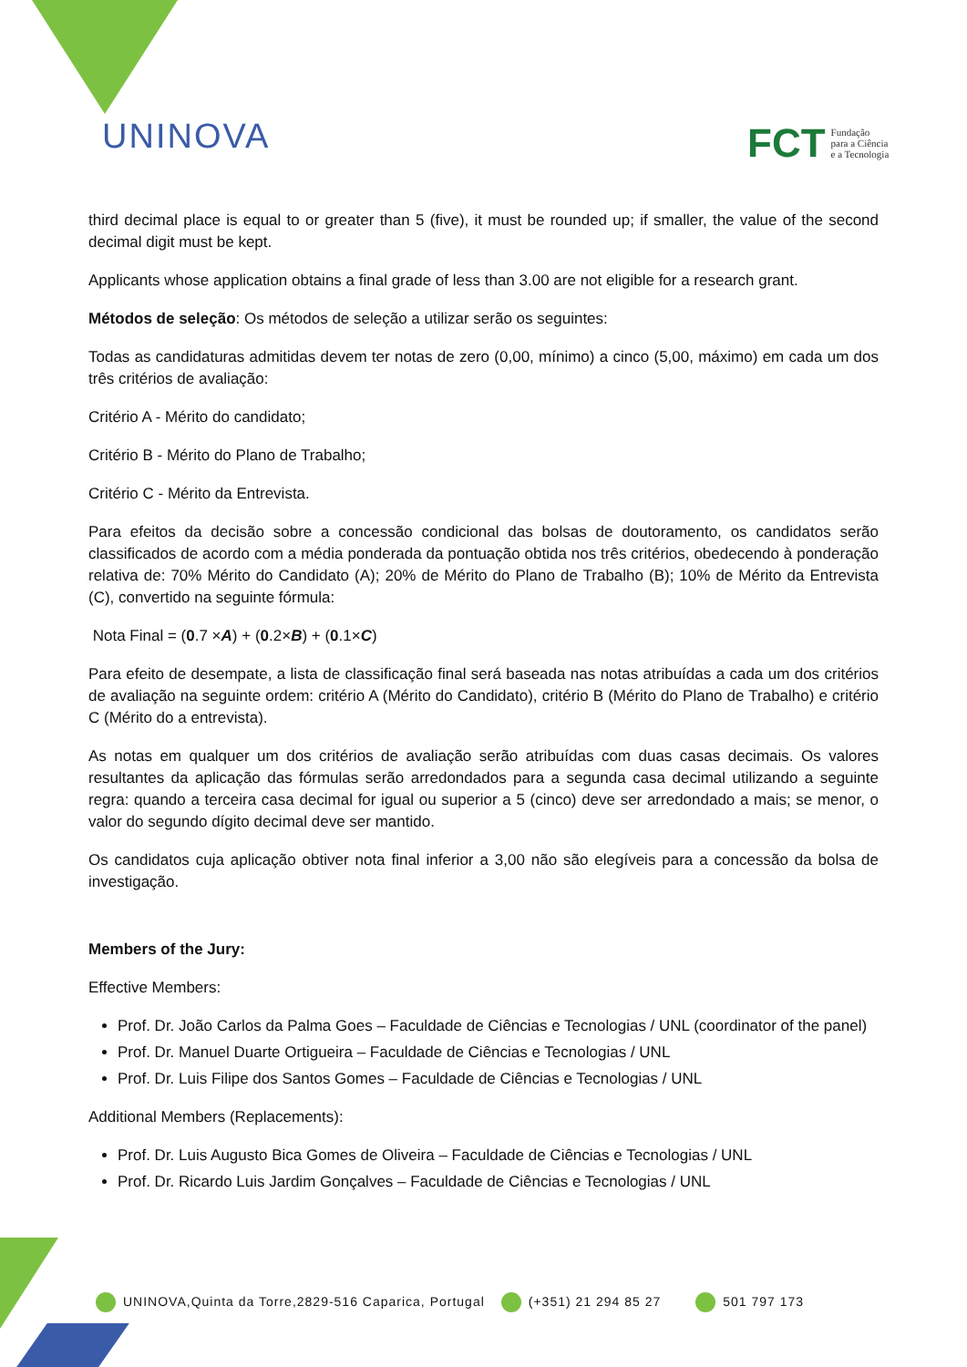UNINOVA
FCT Fundação
para a Ciência
e a Tecnologia
third decimal place is equal to or greater than 5 (five), it must be rounded up; if smaller, the value of the second decimal digit must be kept.
Applicants whose application obtains a final grade of less than 3.00 are not eligible for a research grant.
Métodos de seleção: Os métodos de seleção a utilizar serão os seguintes:
Todas as candidaturas admitidas devem ter notas de zero (0,00, mínimo) a cinco (5,00, máximo) em cada um dos três critérios de avaliação:
Critério A - Mérito do candidato;
Critério B - Mérito do Plano de Trabalho;
Critério C - Mérito da Entrevista.
Para efeitos da decisão sobre a concessão condicional das bolsas de doutoramento, os candidatos serão classificados de acordo com a média ponderada da pontuação obtida nos três critérios, obedecendo à ponderação relativa de: 70% Mérito do Candidato (A); 20% de Mérito do Plano de Trabalho (B); 10% de Mérito da Entrevista (C), convertido na seguinte fórmula:
Nota Final = (0.7 ×A) + (0.2×B) + (0.1×C)
Para efeito de desempate, a lista de classificação final será baseada nas notas atribuídas a cada um dos critérios de avaliação na seguinte ordem: critério A (Mérito do Candidato), critério B (Mérito do Plano de Trabalho) e critério C (Mérito do a entrevista).
As notas em qualquer um dos critérios de avaliação serão atribuídas com duas casas decimais. Os valores resultantes da aplicação das fórmulas serão arredondados para a segunda casa decimal utilizando a seguinte regra: quando a terceira casa decimal for igual ou superior a 5 (cinco) deve ser arredondado a mais; se menor, o valor do segundo dígito decimal deve ser mantido.
Os candidatos cuja aplicação obtiver nota final inferior a 3,00 não são elegíveis para a concessão da bolsa de investigação.
Members of the Jury:
Effective Members:
Prof. Dr. João Carlos da Palma Goes – Faculdade de Ciências e Tecnologias / UNL (coordinator of the panel)
Prof. Dr. Manuel Duarte Ortigueira – Faculdade de Ciências e Tecnologias / UNL
Prof. Dr. Luis Filipe dos Santos Gomes – Faculdade de Ciências e Tecnologias / UNL
Additional Members (Replacements):
Prof. Dr. Luis Augusto Bica Gomes de Oliveira – Faculdade de Ciências e Tecnologias / UNL
Prof. Dr. Ricardo Luis Jardim Gonçalves – Faculdade de Ciências e Tecnologias / UNL
UNINOVA,Quinta da Torre,2829-516 Caparica, Portugal (+351) 21 294 85 27 501 797 173